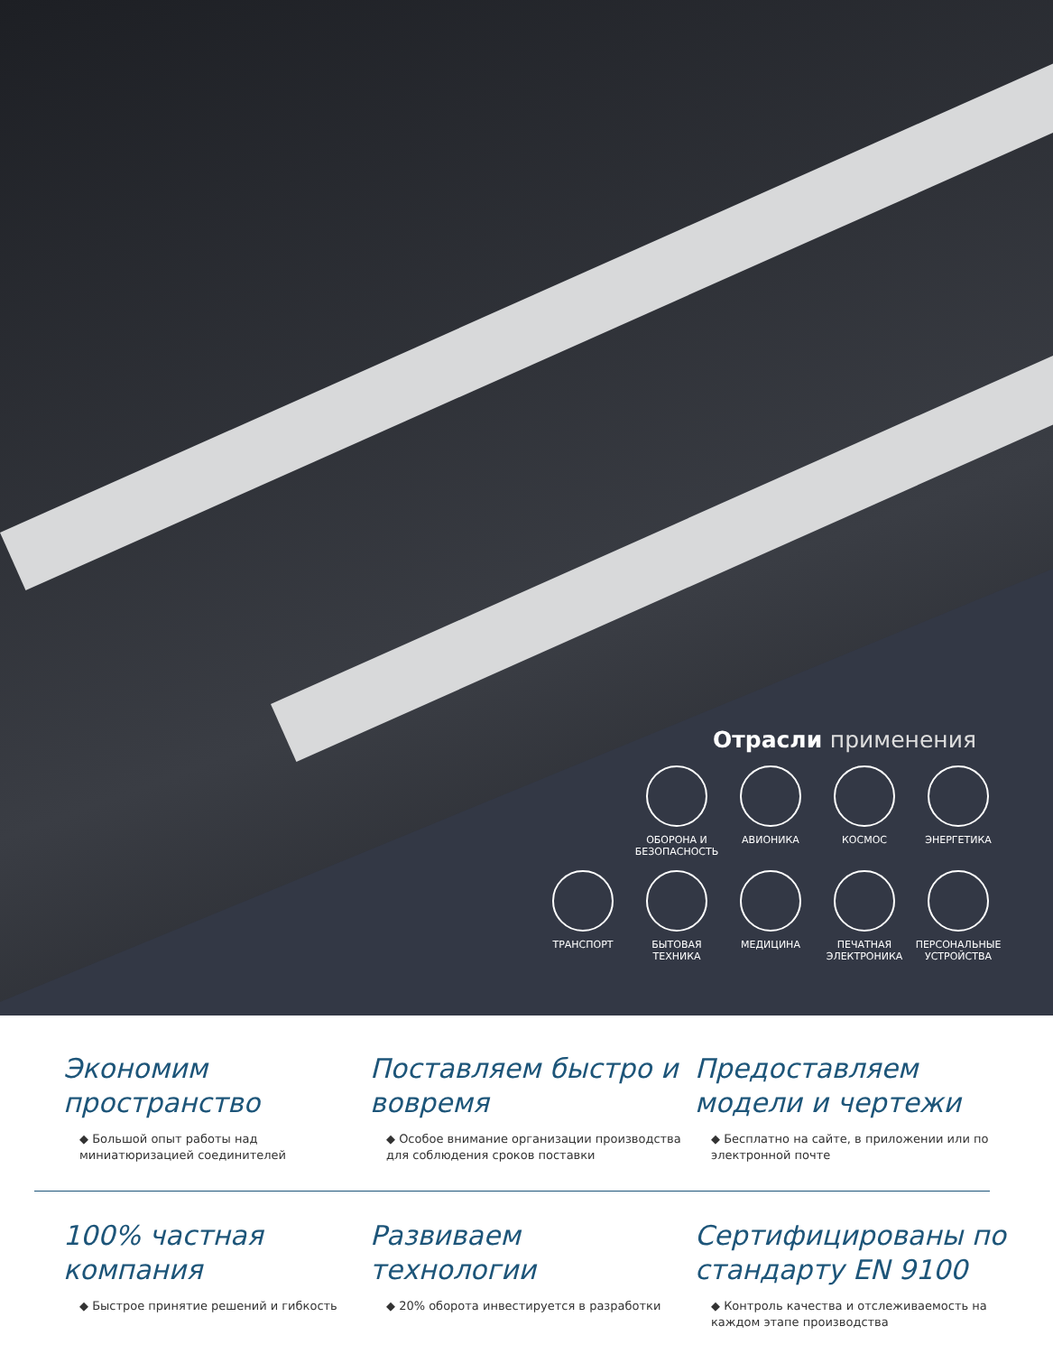Отрасли применения
ОБОРОНА И БЕЗОПАСНОСТЬ
АВИОНИКА КОСМОС ЭНЕРГЕТИКА
ТРАНСПОРТ БЫТОВАЯ ТЕХНИКА
МЕДИЦИНА ПЕЧАТНАЯ ЭЛЕКТРОНИКА
ПЕРСОНАЛЬНЫЕ УСТРОЙСТВА
Экономим пространство
◆ Большой опыт работы над миниатюризацией соединителей
Поставляем быстро и вовремя
◆ Особое внимание организации производства для соблюдения сроков поставки
Предоставляем модели и чертежи
◆ Бесплатно на сайте, в приложении или по электронной почте
100% частная компания
◆ Быстрое принятие решений и гибкость
Развиваем технологии
◆ 20% оборота инвестируется в разработки
Сертифицированы по стандарту EN 9100
◆ Контроль качества и отслеживаемость на каждом этапе производства